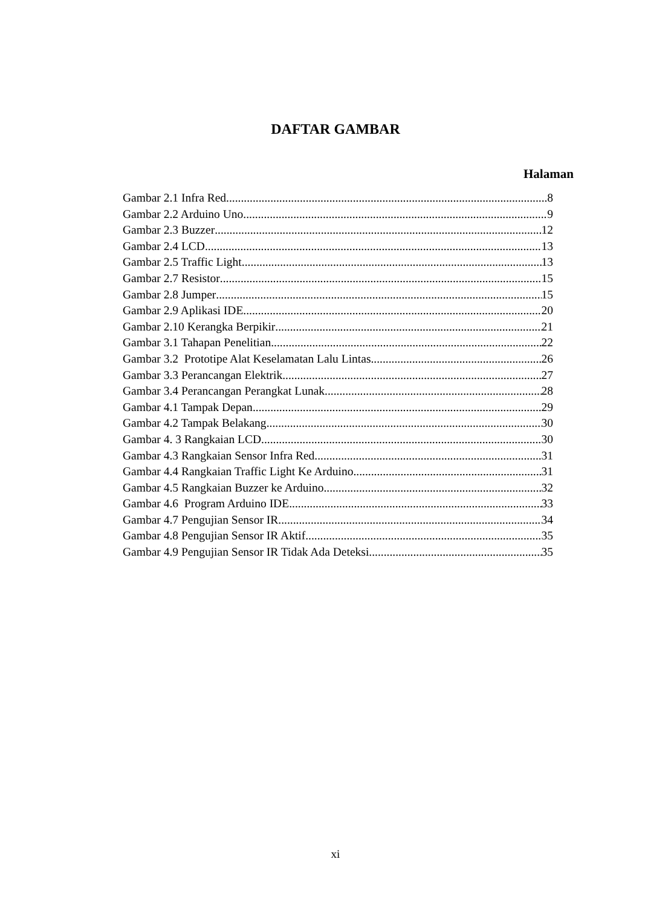DAFTAR GAMBAR
Halaman
Gambar 2.1 Infra Red 8
Gambar 2.2 Arduino Uno 9
Gambar 2.3 Buzzer 12
Gambar 2.4 LCD 13
Gambar 2.5 Traffic Light 13
Gambar 2.7 Resistor 15
Gambar 2.8 Jumper 15
Gambar 2.9 Aplikasi IDE 20
Gambar 2.10 Kerangka Berpikir 21
Gambar 3.1 Tahapan Penelitian 22
Gambar 3.2 Prototipe Alat Keselamatan Lalu Lintas 26
Gambar 3.3 Perancangan Elektrik 27
Gambar 3.4 Perancangan Perangkat Lunak 28
Gambar 4.1 Tampak Depan 29
Gambar 4.2 Tampak Belakang 30
Gambar 4. 3 Rangkaian LCD 30
Gambar 4.3 Rangkaian Sensor Infra Red 31
Gambar 4.4 Rangkaian Traffic Light Ke Arduino 31
Gambar 4.5 Rangkaian Buzzer ke Arduino 32
Gambar 4.6 Program Arduino IDE 33
Gambar 4.7 Pengujian Sensor IR 34
Gambar 4.8 Pengujian Sensor IR Aktif 35
Gambar 4.9 Pengujian Sensor IR Tidak Ada Deteksi 35
xi